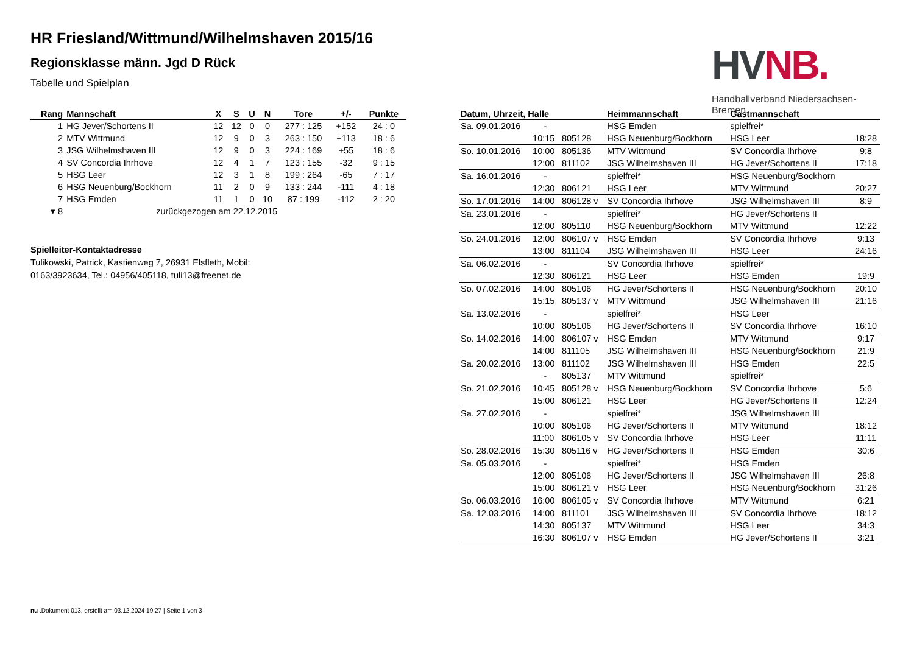HR Friesland/Wittmund/Wilhelmshaven 2015/16
Regionsklasse männ. Jgd D Rück
Tabelle und Spielplan
HV NB.
Handballverband Niedersachsen-Bremen
| Rang | Mannschaft | X | S | U | N | Tore | +/- | Punkte |
| --- | --- | --- | --- | --- | --- | --- | --- | --- |
| 1 | HG Jever/Schortens II | 12 | 12 | 0 | 0 | 277 : 125 | +152 | 24 : 0 |
| 2 | MTV Wittmund | 12 | 9 | 0 | 3 | 263 : 150 | +113 | 18 : 6 |
| 3 | JSG Wilhelmshaven III | 12 | 9 | 0 | 3 | 224 : 169 | +55 | 18 : 6 |
| 4 | SV Concordia Ihrhove | 12 | 4 | 1 | 7 | 123 : 155 | -32 | 9 : 15 |
| 5 | HSG Leer | 12 | 3 | 1 | 8 | 199 : 264 | -65 | 7 : 17 |
| 6 | HSG Neuenburg/Bockhorn | 11 | 2 | 0 | 9 | 133 : 244 | -111 | 4 : 18 |
| 7 | HSG Emden | 11 | 1 | 0 | 10 | 87 : 199 | -112 | 2 : 20 |
| ▾ 8 | zurückgezogen am 22.12.2015 | | | | | | | |
Spielleiter-Kontaktadresse
Tulikowski, Patrick, Kastienweg 7, 26931 Elsfleth, Mobil: 0163/3923634, Tel.: 04956/405118, tuli13@freenet.de
| Datum, Uhrzeit, Halle | | | Heimmannschaft | Gastmannschaft | |
| --- | --- | --- | --- | --- | --- |
| Sa. 09.01.2016 | - | | HSG Emden | spielfrei* | |
| | 10:15 | 805128 | HSG Neuenburg/Bockhorn | HSG Leer | 18:28 |
| So. 10.01.2016 | 10:00 | 805136 | MTV Wittmund | SV Concordia Ihrhove | 9:8 |
| | 12:00 | 811102 | JSG Wilhelmshaven III | HG Jever/Schortens II | 17:18 |
| Sa. 16.01.2016 | - | | spielfrei* | HSG Neuenburg/Bockhorn | |
| | 12:30 | 806121 | HSG Leer | MTV Wittmund | 20:27 |
| So. 17.01.2016 | 14:00 | 806128 v | SV Concordia Ihrhove | JSG Wilhelmshaven III | 8:9 |
| Sa. 23.01.2016 | - | | spielfrei* | HG Jever/Schortens II | |
| | 12:00 | 805110 | HSG Neuenburg/Bockhorn | MTV Wittmund | 12:22 |
| So. 24.01.2016 | 12:00 | 806107 v | HSG Emden | SV Concordia Ihrhove | 9:13 |
| | 13:00 | 811104 | JSG Wilhelmshaven III | HSG Leer | 24:16 |
| Sa. 06.02.2016 | - | | SV Concordia Ihrhove | spielfrei* | |
| | 12:30 | 806121 | HSG Leer | HSG Emden | 19:9 |
| So. 07.02.2016 | 14:00 | 805106 | HG Jever/Schortens II | HSG Neuenburg/Bockhorn | 20:10 |
| | 15:15 | 805137 v | MTV Wittmund | JSG Wilhelmshaven III | 21:16 |
| Sa. 13.02.2016 | - | | spielfrei* | HSG Leer | |
| | 10:00 | 805106 | HG Jever/Schortens II | SV Concordia Ihrhove | 16:10 |
| So. 14.02.2016 | 14:00 | 806107 v | HSG Emden | MTV Wittmund | 9:17 |
| | 14:00 | 811105 | JSG Wilhelmshaven III | HSG Neuenburg/Bockhorn | 21:9 |
| Sa. 20.02.2016 | 13:00 | 811102 | JSG Wilhelmshaven III | HSG Emden | 22:5 |
| | - | 805137 | MTV Wittmund | spielfrei* | |
| So. 21.02.2016 | 10:45 | 805128 v | HSG Neuenburg/Bockhorn | SV Concordia Ihrhove | 5:6 |
| | 15:00 | 806121 | HSG Leer | HG Jever/Schortens II | 12:24 |
| Sa. 27.02.2016 | - | | spielfrei* | JSG Wilhelmshaven III | |
| | 10:00 | 805106 | HG Jever/Schortens II | MTV Wittmund | 18:12 |
| | 11:00 | 806105 v | SV Concordia Ihrhove | HSG Leer | 11:11 |
| So. 28.02.2016 | 15:30 | 805116 v | HG Jever/Schortens II | HSG Emden | 30:6 |
| Sa. 05.03.2016 | - | | spielfrei* | HSG Emden | |
| | 12:00 | 805106 | HG Jever/Schortens II | JSG Wilhelmshaven III | 26:8 |
| | 15:00 | 806121 v | HSG Leer | HSG Neuenburg/Bockhorn | 31:26 |
| So. 06.03.2016 | 16:00 | 806105 v | SV Concordia Ihrhove | MTV Wittmund | 6:21 |
| Sa. 12.03.2016 | 14:00 | 811101 | JSG Wilhelmshaven III | SV Concordia Ihrhove | 18:12 |
| | 14:30 | 805137 | MTV Wittmund | HSG Leer | 34:3 |
| | 16:30 | 806107 v | HSG Emden | HG Jever/Schortens II | 3:21 |
nu .Dokument 013, erstellt am 03.12.2024 19:27 | Seite 1 von 3